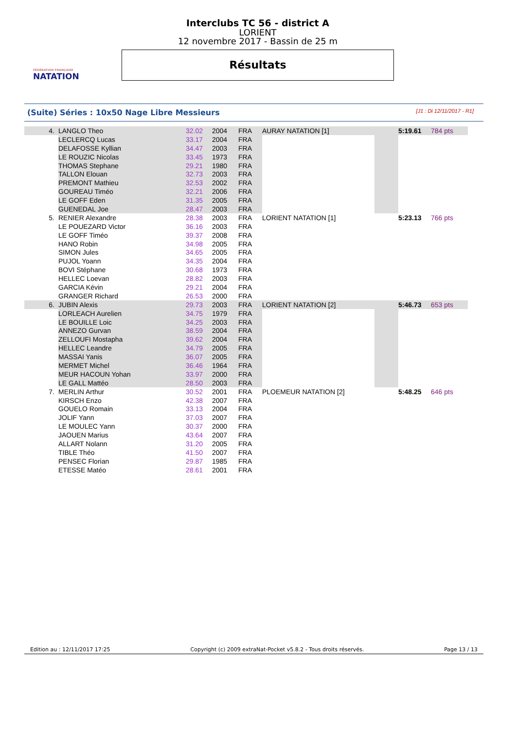FÉDÉRATION FRANÇAISE
NATATION
Interclubs TC 56 - district A
LORIENT
12 novembre 2017 - Bassin de 25 m
Résultats
(Suite) Séries : 10x50 Nage Libre Messieurs [J1 : Di 12/11/2017 - R1]
| 4. | LANGLO Theo | 32.02 | 2004 | FRA | AURAY NATATION [1] | | 5:19.61 | 784 pts |
| | LECLERCQ Lucas | 33.17 | 2004 | FRA | | | | |
| | DELAFOSSE Kyllian | 34.47 | 2003 | FRA | | | | |
| | LE ROUZIC Nicolas | 33.45 | 1973 | FRA | | | | |
| | THOMAS Stephane | 29.21 | 1980 | FRA | | | | |
| | TALLON Elouan | 32.73 | 2003 | FRA | | | | |
| | PREMONT Mathieu | 32.53 | 2002 | FRA | | | | |
| | GOUREAU Timéo | 32.21 | 2006 | FRA | | | | |
| | LE GOFF Eden | 31.35 | 2005 | FRA | | | | |
| | GUENEDAL Joe | 28.47 | 2003 | FRA | | | | |
| 5. | RENIER Alexandre | 28.38 | 2003 | FRA | LORIENT NATATION [1] | | 5:23.13 | 766 pts |
| | LE POUEZARD Victor | 36.16 | 2003 | FRA | | | | |
| | LE GOFF Timéo | 39.37 | 2008 | FRA | | | | |
| | HANO Robin | 34.98 | 2005 | FRA | | | | |
| | SIMON Jules | 34.65 | 2005 | FRA | | | | |
| | PUJOL Yoann | 34.35 | 2004 | FRA | | | | |
| | BOVI Stéphane | 30.68 | 1973 | FRA | | | | |
| | HELLEC Loevan | 28.82 | 2003 | FRA | | | | |
| | GARCIA Kévin | 29.21 | 2004 | FRA | | | | |
| | GRANGER Richard | 26.53 | 2000 | FRA | | | | |
| 6. | JUBIN Alexis | 29.73 | 2003 | FRA | LORIENT NATATION [2] | | 5:46.73 | 653 pts |
| | LORLEACH Aurelien | 34.75 | 1979 | FRA | | | | |
| | LE BOUILLE Loic | 34.25 | 2003 | FRA | | | | |
| | ANNEZO Gurvan | 38.59 | 2004 | FRA | | | | |
| | ZELLOUFI Mostapha | 39.62 | 2004 | FRA | | | | |
| | HELLEC Leandre | 34.79 | 2005 | FRA | | | | |
| | MASSAI Yanis | 36.07 | 2005 | FRA | | | | |
| | MERMET Michel | 36.46 | 1964 | FRA | | | | |
| | MEUR HACOUN Yohan | 33.97 | 2000 | FRA | | | | |
| | LE GALL Mattéo | 28.50 | 2003 | FRA | | | | |
| 7. | MERLIN Arthur | 30.52 | 2001 | FRA | PLOEMEUR NATATION [2] | | 5:48.25 | 646 pts |
| | KIRSCH Enzo | 42.38 | 2007 | FRA | | | | |
| | GOUELO Romain | 33.13 | 2004 | FRA | | | | |
| | JOLIF Yann | 37.03 | 2007 | FRA | | | | |
| | LE MOULEC Yann | 30.37 | 2000 | FRA | | | | |
| | JAOUEN Marius | 43.64 | 2007 | FRA | | | | |
| | ALLART Nolann | 31.20 | 2005 | FRA | | | | |
| | TIBLE Théo | 41.50 | 2007 | FRA | | | | |
| | PENSEC Florian | 29.87 | 1985 | FRA | | | | |
| | ETESSE Matéo | 28.61 | 2001 | FRA | | | | |
Edition au : 12/11/2017 17:25 Copyright (c) 2009 extraNat-Pocket v5.8.2 - Tous droits réservés. Page 13 / 13